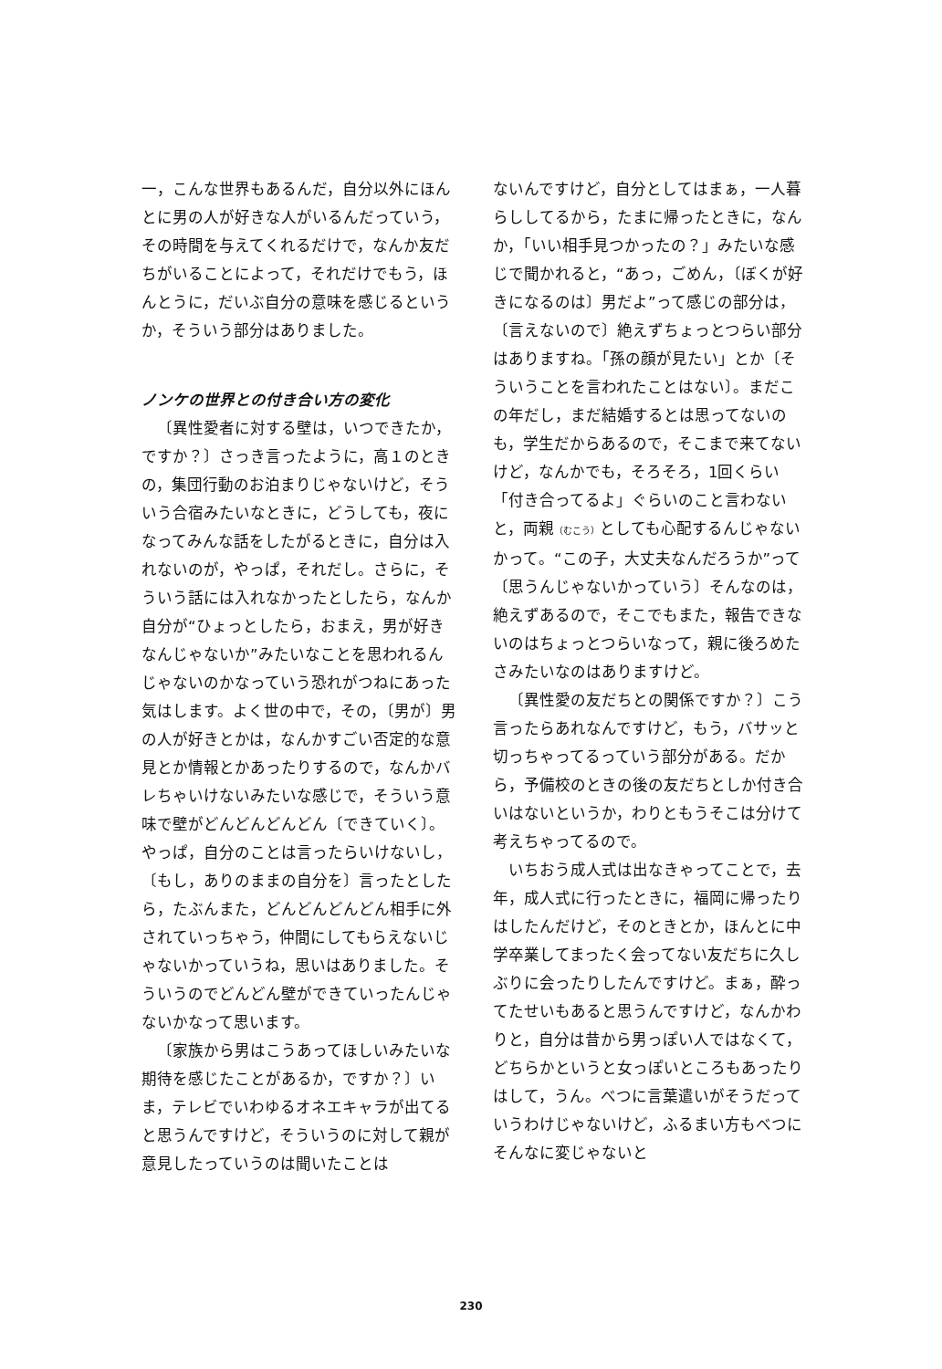一，こんな世界もあるんだ，自分以外にほんとに男の人が好きな人がいるんだっていう，その時間を与えてくれるだけで，なんか友だちがいることによって，それだけでもう，ほんとうに，だいぶ自分の意味を感じるというか，そういう部分はありました。
ノンケの世界との付き合い方の変化
〔異性愛者に対する壁は，いつできたか，ですか？〕さっき言ったように，高１のときの，集団行動のお泊まりじゃないけど，そういう合宿みたいなときに，どうしても，夜になってみんな話をしたがるときに，自分は入れないのが，やっぱ，それだし。さらに，そういう話には入れなかったとしたら，なんか自分が“ひょっとしたら，おまえ，男が好きなんじゃないか”みたいなことを思われるんじゃないのかなっていう恐れがつねにあった気はします。よく世の中で，その，〔男が〕男の人が好きとかは，なんかすごい否定的な意見とか情報とかあったりするので，なんかバレちゃいけないみたいな感じで，そういう意味で壁がどんどんどんどん〔できていく〕。やっぱ，自分のことは言ったらいけないし，〔もし，ありのままの自分を〕言ったとしたら，たぶんまた，どんどんどんどん相手に外されていっちゃう，仲間にしてもらえないじゃないかっていうね，思いはありました。そういうのでどんどん壁ができていったんじゃないかなって思います。
〔家族から男はこうあってほしいみたいな期待を感じたことがあるか，ですか？〕いま，テレビでいわゆるオネエキャラが出てると思うんですけど，そういうのに対して親が意見したっていうのは聞いたことは
ないんですけど，自分としてはまぁ，一人暮らししてるから，たまに帰ったときに，なんか，「いい相手見つかったの？」みたいな感じで聞かれると，“あっ，ごめん，〔ぼくが好きになるのは〕男だよ”って感じの部分は，〔言えないので〕絶えずちょっとつらい部分はありますね。「孫の顔が見たい」とか〔そういうことを言われたことはない〕。まだこの年だし，まだ結婚するとは思ってないのも，学生だからあるので，そこまで来てないけど，なんかでも，そろそろ，1回くらい「付き合ってるよ」ぐらいのこと言わないと，両親（むこう）としても心配するんじゃないかって。“この子，大丈夫なんだろうか”って〔思うんじゃないかっていう〕そんなのは，絶えずあるので，そこでもまた，報告できないのはちょっとつらいなって，親に後ろめたさみたいなのはありますけど。
〔異性愛の友だちとの関係ですか？〕こう言ったらあれなんですけど，もう，バサッと切っちゃってるっていう部分がある。だから，予備校のときの後の友だちとしか付き合いはないというか，わりともうそこは分けて考えちゃってるので。
いちおう成人式は出なきゃってことで，去年，成人式に行ったときに，福岡に帰ったりはしたんだけど，そのときとか，ほんとに中学卒業してまったく会ってない友だちに久しぶりに会ったりしたんですけど。まぁ，酔ってたせいもあると思うんですけど，なんかわりと，自分は昔から男っぽい人ではなくて，どちらかというと女っぽいところもあったりはして，うん。べつに言葉遣いがそうだっていうわけじゃないけど，ふるまい方もべつにそんなに変じゃないと
230